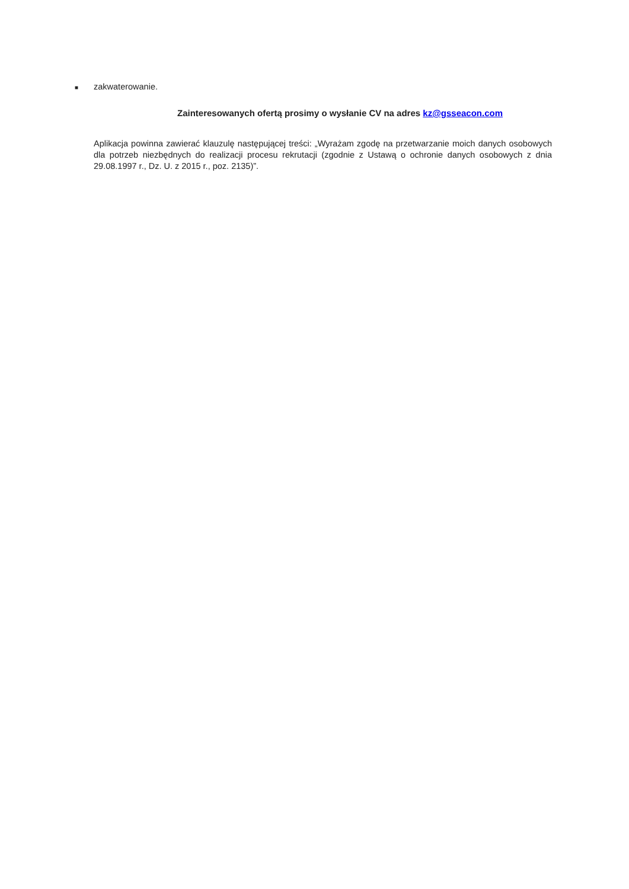■ zakwaterowanie.
Zainteresowanych ofertą prosimy o wysłanie CV na adres kz@gsseacon.com
Aplikacja powinna zawierać klauzulę następującej treści: „Wyrażam zgodę na przetwarzanie moich danych osobowych dla potrzeb niezbędnych do realizacji procesu rekrutacji (zgodnie z Ustawą o ochronie danych osobowych z dnia 29.08.1997 r., Dz. U. z 2015 r., poz. 2135)”.